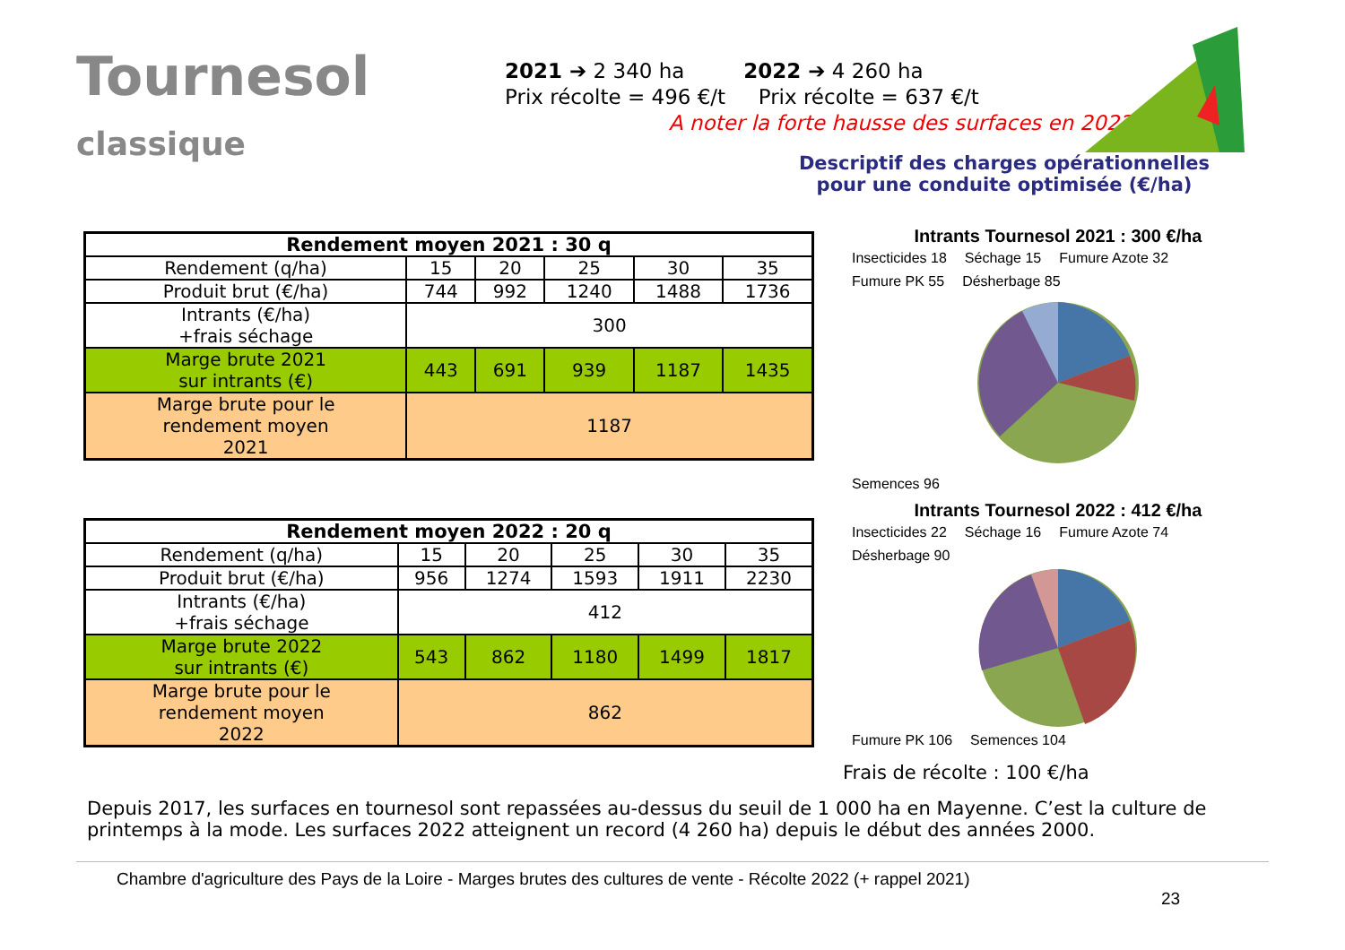Tournesol
classique
2021 ➔ 2 340 ha 2022 ➔ 4 260 ha
Prix récolte = 496 €/t Prix récolte = 637 €/t
A noter la forte hausse des surfaces en 2022.
Descriptif des charges opérationnelles
pour une conduite optimisée (€/ha)
| Rendement moyen 2021 : 30 q | | | | | |
| --- | --- | --- | --- | --- | --- |
| Rendement (q/ha) | 15 | 20 | 25 | 30 | 35 |
| Produit brut (€/ha) | 744 | 992 | 1240 | 1488 | 1736 |
| Intrants (€/ha) +frais séchage | 300 | | | | |
| Marge brute 2021 sur intrants (€) | 443 | 691 | 939 | 1187 | 1435 |
| Marge brute pour le rendement moyen 2021 | 1187 | | | | |
| Rendement moyen 2022 : 20 q | | | | | |
| --- | --- | --- | --- | --- | --- |
| Rendement (q/ha) | 15 | 20 | 25 | 30 | 35 |
| Produit brut (€/ha) | 956 | 1274 | 1593 | 1911 | 2230 |
| Intrants (€/ha) +frais séchage | 412 | | | | |
| Marge brute 2022 sur intrants (€) | 543 | 862 | 1180 | 1499 | 1817 |
| Marge brute pour le rendement moyen 2022 | 862 | | | | |
Intrants Tournesol 2021 : 300 €/ha
Insecticides 18 Séchage 15 Fumure Azote 32 Fumure PK 55 Désherbage 85 Semences 96
Intrants Tournesol 2022 : 412 €/ha
Insecticides 22 Séchage 16 Fumure Azote 74 Désherbage 90 Fumure PK 106 Semences 104
Frais de récolte : 100 €/ha
Depuis 2017, les surfaces en tournesol sont repassées au-dessus du seuil de 1 000 ha en Mayenne. C’est la culture de printemps à la mode. Les surfaces 2022 atteignent un record (4 260 ha) depuis le début des années 2000.
Chambre d'agriculture des Pays de la Loire - Marges brutes des cultures de vente - Récolte 2022 (+ rappel 2021)
23